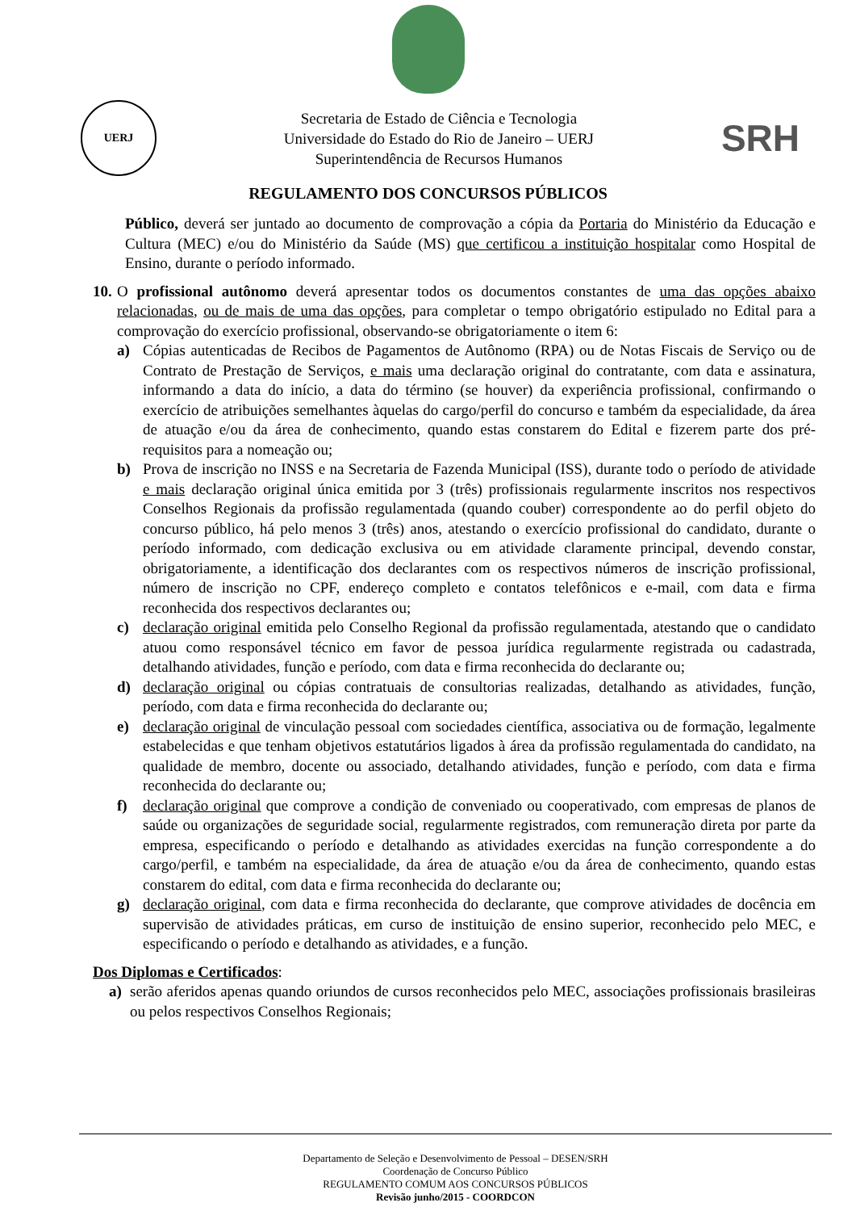UERJ
Secretaria de Estado de Ciência e Tecnologia
Universidade do Estado do Rio de Janeiro – UERJ
Superintendência de Recursos Humanos
SRH
REGULAMENTO DOS CONCURSOS PÚBLICOS
Público, deverá ser juntado ao documento de comprovação a cópia da Portaria do Ministério da Educação e Cultura (MEC) e/ou do Ministério da Saúde (MS) que certificou a instituição hospitalar como Hospital de Ensino, durante o período informado.
10.
O profissional autônomo deverá apresentar todos os documentos constantes de uma das opções abaixo relacionadas, ou de mais de uma das opções, para completar o tempo obrigatório estipulado no Edital para a comprovação do exercício profissional, observando-se obrigatoriamente o item 6:
a) Cópias autenticadas de Recibos de Pagamentos de Autônomo (RPA) ou de Notas Fiscais de Serviço ou de Contrato de Prestação de Serviços, e mais uma declaração original do contratante, com data e assinatura, informando a data do início, a data do término (se houver) da experiência profissional, confirmando o exercício de atribuições semelhantes àquelas do cargo/perfil do concurso e também da especialidade, da área de atuação e/ou da área de conhecimento, quando estas constarem do Edital e fizerem parte dos pré-requisitos para a nomeação ou;
b) Prova de inscrição no INSS e na Secretaria de Fazenda Municipal (ISS), durante todo o período de atividade e mais declaração original única emitida por 3 (três) profissionais regularmente inscritos nos respectivos Conselhos Regionais da profissão regulamentada (quando couber) correspondente ao do perfil objeto do concurso público, há pelo menos 3 (três) anos, atestando o exercício profissional do candidato, durante o período informado, com dedicação exclusiva ou em atividade claramente principal, devendo constar, obrigatoriamente, a identificação dos declarantes com os respectivos números de inscrição profissional, número de inscrição no CPF, endereço completo e contatos telefônicos e e-mail, com data e firma reconhecida dos respectivos declarantes ou;
c) declaração original emitida pelo Conselho Regional da profissão regulamentada, atestando que o candidato atuou como responsável técnico em favor de pessoa jurídica regularmente registrada ou cadastrada, detalhando atividades, função e período, com data e firma reconhecida do declarante ou;
d) declaração original ou cópias contratuais de consultorias realizadas, detalhando as atividades, função, período, com data e firma reconhecida do declarante ou;
e) declaração original de vinculação pessoal com sociedades científica, associativa ou de formação, legalmente estabelecidas e que tenham objetivos estatutários ligados à área da profissão regulamentada do candidato, na qualidade de membro, docente ou associado, detalhando atividades, função e período, com data e firma reconhecida do declarante ou;
f) declaração original que comprove a condição de conveniado ou cooperativado, com empresas de planos de saúde ou organizações de seguridade social, regularmente registrados, com remuneração direta por parte da empresa, especificando o período e detalhando as atividades exercidas na função correspondente a do cargo/perfil, e também na especialidade, da área de atuação e/ou da área de conhecimento, quando estas constarem do edital, com data e firma reconhecida do declarante ou;
g) declaração original, com data e firma reconhecida do declarante, que comprove atividades de docência em supervisão de atividades práticas, em curso de instituição de ensino superior, reconhecido pelo MEC, e especificando o período e detalhando as atividades, e a função.
Dos Diplomas e Certificados:
a) serão aferidos apenas quando oriundos de cursos reconhecidos pelo MEC, associações profissionais brasileiras ou pelos respectivos Conselhos Regionais;
Departamento de Seleção e Desenvolvimento de Pessoal – DESEN/SRH
Coordenação de Concurso Público
REGULAMENTO COMUM AOS CONCURSOS PÚBLICOS
Revisão junho/2015 - COORDCON